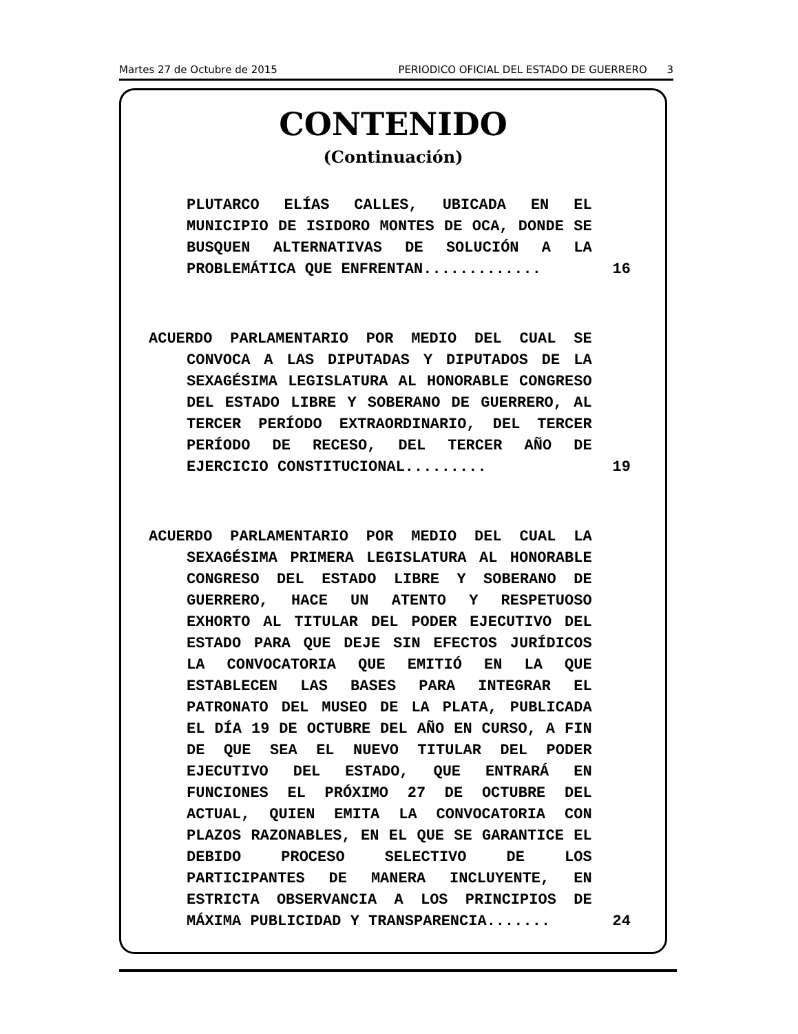Martes 27 de Octubre de 2015 PERIODICO OFICIAL DEL ESTADO DE GUERRERO 3
CONTENIDO
(Continuación)
PLUTARCO ELÍAS CALLES, UBICADA EN EL MUNICIPIO DE ISIDORO MONTES DE OCA, DONDE SE BUSQUEN ALTERNATIVAS DE SOLUCIÓN A LA PROBLEMÁTICA QUE ENFRENTAN.............
16
ACUERDO PARLAMENTARIO POR MEDIO DEL CUAL SE CONVOCA A LAS DIPUTADAS Y DIPUTADOS DE LA SEXAGÉSIMA LEGISLATURA AL HONORABLE CONGRESO DEL ESTADO LIBRE Y SOBERANO DE GUERRERO, AL TERCER PERÍODO EXTRAORDINARIO, DEL TERCER PERÍODO DE RECESO, DEL TERCER AÑO DE EJERCICIO CONSTITUCIONAL.........
19
ACUERDO PARLAMENTARIO POR MEDIO DEL CUAL LA SEXAGÉSIMA PRIMERA LEGISLATURA AL HONORABLE CONGRESO DEL ESTADO LIBRE Y SOBERANO DE GUERRERO, HACE UN ATENTO Y RESPETUOSO EXHORTO AL TITULAR DEL PODER EJECUTIVO DEL ESTADO PARA QUE DEJE SIN EFECTOS JURÍDICOS LA CONVOCATORIA QUE EMITIÓ EN LA QUE ESTABLECEN LAS BASES PARA INTEGRAR EL PATRONATO DEL MUSEO DE LA PLATA, PUBLICADA EL DÍA 19 DE OCTUBRE DEL AÑO EN CURSO, A FIN DE QUE SEA EL NUEVO TITULAR DEL PODER EJECUTIVO DEL ESTADO, QUE ENTRARÁ EN FUNCIONES EL PRÓXIMO 27 DE OCTUBRE DEL ACTUAL, QUIEN EMITA LA CONVOCATORIA CON PLAZOS RAZONABLES, EN EL QUE SE GARANTICE EL DEBIDO PROCESO SELECTIVO DE LOS PARTICIPANTES DE MANERA INCLUYENTE, EN ESTRICTA OBSERVANCIA A LOS PRINCIPIOS DE MÁXIMA PUBLICIDAD Y TRANSPARENCIA.......
24